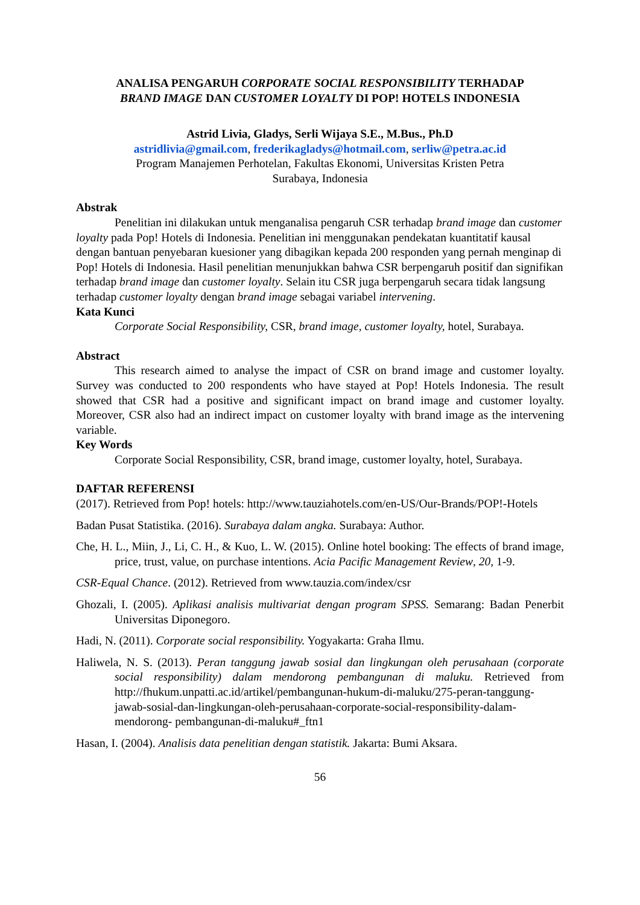ANALISA PENGARUH CORPORATE SOCIAL RESPONSIBILITY TERHADAP
BRAND IMAGE DAN CUSTOMER LOYALTY DI POP! HOTELS INDONESIA
Astrid Livia, Gladys, Serli Wijaya S.E., M.Bus., Ph.D
astridlivia@gmail.com, frederikagladys@hotmail.com, serliw@petra.ac.id
Program Manajemen Perhotelan, Fakultas Ekonomi, Universitas Kristen Petra
Surabaya, Indonesia
Abstrak
Penelitian ini dilakukan untuk menganalisa pengaruh CSR terhadap brand image dan customer loyalty pada Pop! Hotels di Indonesia. Penelitian ini menggunakan pendekatan kuantitatif kausal dengan bantuan penyebaran kuesioner yang dibagikan kepada 200 responden yang pernah menginap di Pop! Hotels di Indonesia. Hasil penelitian menunjukkan bahwa CSR berpengaruh positif dan signifikan terhadap brand image dan customer loyalty. Selain itu CSR juga berpengaruh secara tidak langsung terhadap customer loyalty dengan brand image sebagai variabel intervening.
Kata Kunci
Corporate Social Responsibility, CSR, brand image, customer loyalty, hotel, Surabaya.
Abstract
This research aimed to analyse the impact of CSR on brand image and customer loyalty. Survey was conducted to 200 respondents who have stayed at Pop! Hotels Indonesia. The result showed that CSR had a positive and significant impact on brand image and customer loyalty. Moreover, CSR also had an indirect impact on customer loyalty with brand image as the intervening variable.
Key Words
Corporate Social Responsibility, CSR, brand image, customer loyalty, hotel, Surabaya.
DAFTAR REFERENSI
(2017). Retrieved from Pop! hotels: http://www.tauziahotels.com/en-US/Our-Brands/POP!-Hotels
Badan Pusat Statistika. (2016). Surabaya dalam angka. Surabaya: Author.
Che, H. L., Miin, J., Li, C. H., & Kuo, L. W. (2015). Online hotel booking: The effects of brand image, price, trust, value, on purchase intentions. Acia Pacific Management Review, 20, 1-9.
CSR-Equal Chance. (2012). Retrieved from www.tauzia.com/index/csr
Ghozali, I. (2005). Aplikasi analisis multivariat dengan program SPSS. Semarang: Badan Penerbit Universitas Diponegoro.
Hadi, N. (2011). Corporate social responsibility. Yogyakarta: Graha Ilmu.
Haliwela, N. S. (2013). Peran tanggung jawab sosial dan lingkungan oleh perusahaan (corporate social responsibility) dalam mendorong pembangunan di maluku. Retrieved from http://fhukum.unpatti.ac.id/artikel/pembangunan-hukum-di-maluku/275-peran-tanggung-jawab-sosial-dan-lingkungan-oleh-perusahaan-corporate-social-responsibility-dalam-mendorong- pembangunan-di-maluku#_ftn1
Hasan, I. (2004). Analisis data penelitian dengan statistik. Jakarta: Bumi Aksara.
56